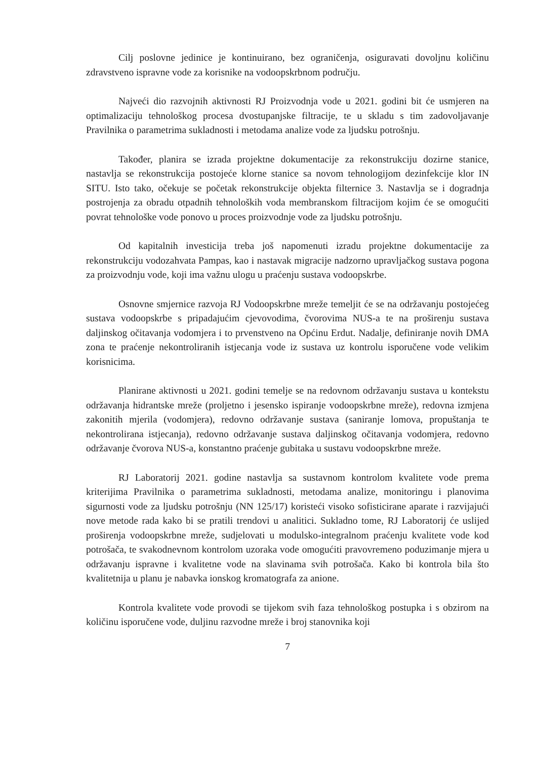Cilj poslovne jedinice je kontinuirano, bez ograničenja, osiguravati dovoljnu količinu zdravstveno ispravne vode za korisnike na vodoopskrbnom području.
Najveći dio razvojnih aktivnosti RJ Proizvodnja vode u 2021. godini bit će usmjeren na optimalizaciju tehnološkog procesa dvostupanjske filtracije, te u skladu s tim zadovoljavanje Pravilnika o parametrima sukladnosti i metodama analize vode za ljudsku potrošnju.
Također, planira se izrada projektne dokumentacije za rekonstrukciju dozirne stanice, nastavlja se rekonstrukcija postojeće klorne stanice sa novom tehnologijom dezinfekcije klor IN SITU. Isto tako, očekuje se početak rekonstrukcije objekta filternice 3. Nastavlja se i dogradnja postrojenja za obradu otpadnih tehnoloških voda membranskom filtracijom kojim će se omogućiti povrat tehnološke vode ponovo u proces proizvodnje vode za ljudsku potrošnju.
Od kapitalnih investicija treba još napomenuti izradu projektne dokumentacije za rekonstrukciju vodozahvata Pampas, kao i nastavak migracije nadzorno upravljačkog sustava pogona za proizvodnju vode, koji ima važnu ulogu u praćenju sustava vodoopskrbe.
Osnovne smjernice razvoja RJ Vodoopskrbne mreže temeljit će se na održavanju postojećeg sustava vodoopskrbe s pripadajućim cjevovodima, čvorovima NUS-a te na proširenju sustava daljinskog očitavanja vodomjera i to prvenstveno na Općinu Erdut. Nadalje, definiranje novih DMA zona te praćenje nekontroliranih istjecanja vode iz sustava uz kontrolu isporučene vode velikim korisnicima.
Planirane aktivnosti u 2021. godini temelje se na redovnom održavanju sustava u kontekstu održavanja hidrantske mreže (proljetno i jesensko ispiranje vodoopskrbne mreže), redovna izmjena zakonitih mjerila (vodomjera), redovno održavanje sustava (saniranje lomova, propuštanja te nekontrolirana istjecanja), redovno održavanje sustava daljinskog očitavanja vodomjera, redovno održavanje čvorova NUS-a, konstantno praćenje gubitaka u sustavu vodoopskrbne mreže.
RJ Laboratorij 2021. godine nastavlja sa sustavnom kontrolom kvalitete vode prema kriterijima Pravilnika o parametrima sukladnosti, metodama analize, monitoringu i planovima sigurnosti vode za ljudsku potrošnju (NN 125/17) koristeći visoko sofisticirane aparate i razvijajući nove metode rada kako bi se pratili trendovi u analitici. Sukladno tome, RJ Laboratorij će uslijed proširenja vodoopskrbne mreže, sudjelovati u modulsko-integralnom praćenju kvalitete vode kod potrošača, te svakodnevnom kontrolom uzoraka vode omogućiti pravovremeno poduzimanje mjera u održavanju ispravne i kvalitetne vode na slavinama svih potrošača. Kako bi kontrola bila što kvalitetnija u planu je nabavka ionskog kromatografa za anione.
Kontrola kvalitete vode provodi se tijekom svih faza tehnološkog postupka i s obzirom na količinu isporučene vode, duljinu razvodne mreže i broj stanovnika koji
7